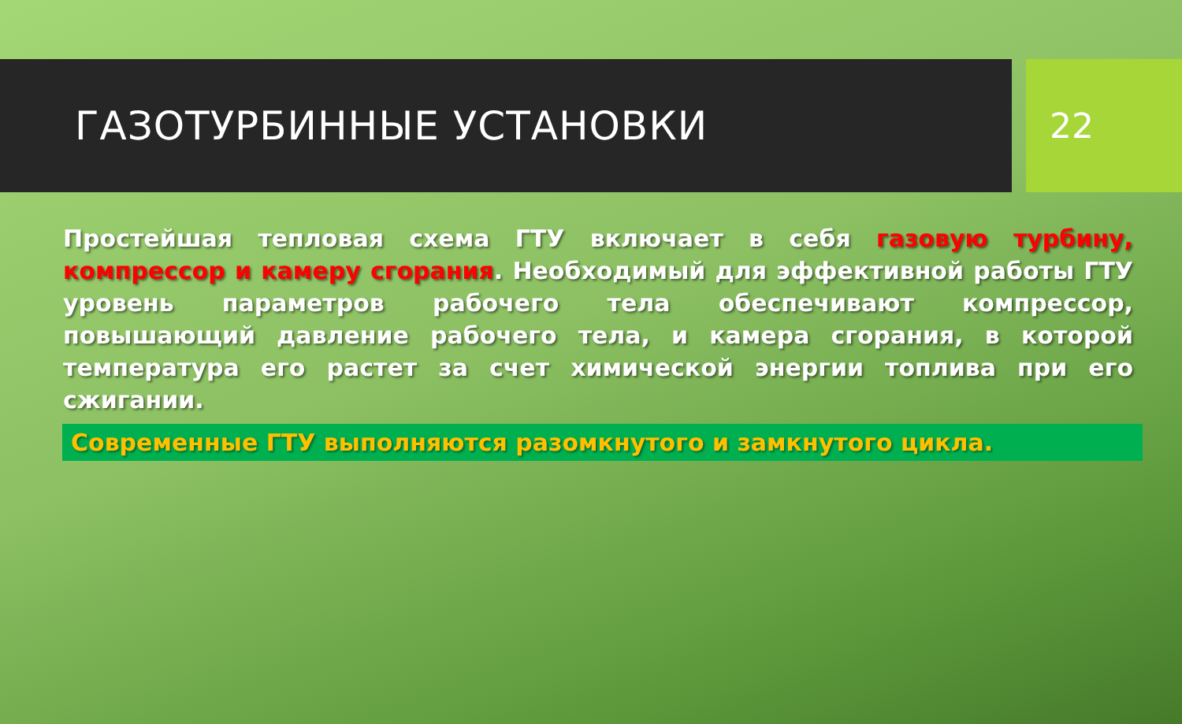ГАЗОТУРБИННЫЕ УСТАНОВКИ 22
Простейшая тепловая схема ГТУ включает в себя газовую турбину, компрессор и камеру сгорания. Необходимый для эффективной работы ГТУ уровень параметров рабочего тела обеспечивают компрессор, повышающий давление рабочего тела, и камера сгорания, в которой температура его растет за счет химической энергии топлива при его сжигании.
Современные ГТУ выполняются разомкнутого и замкнутого цикла.